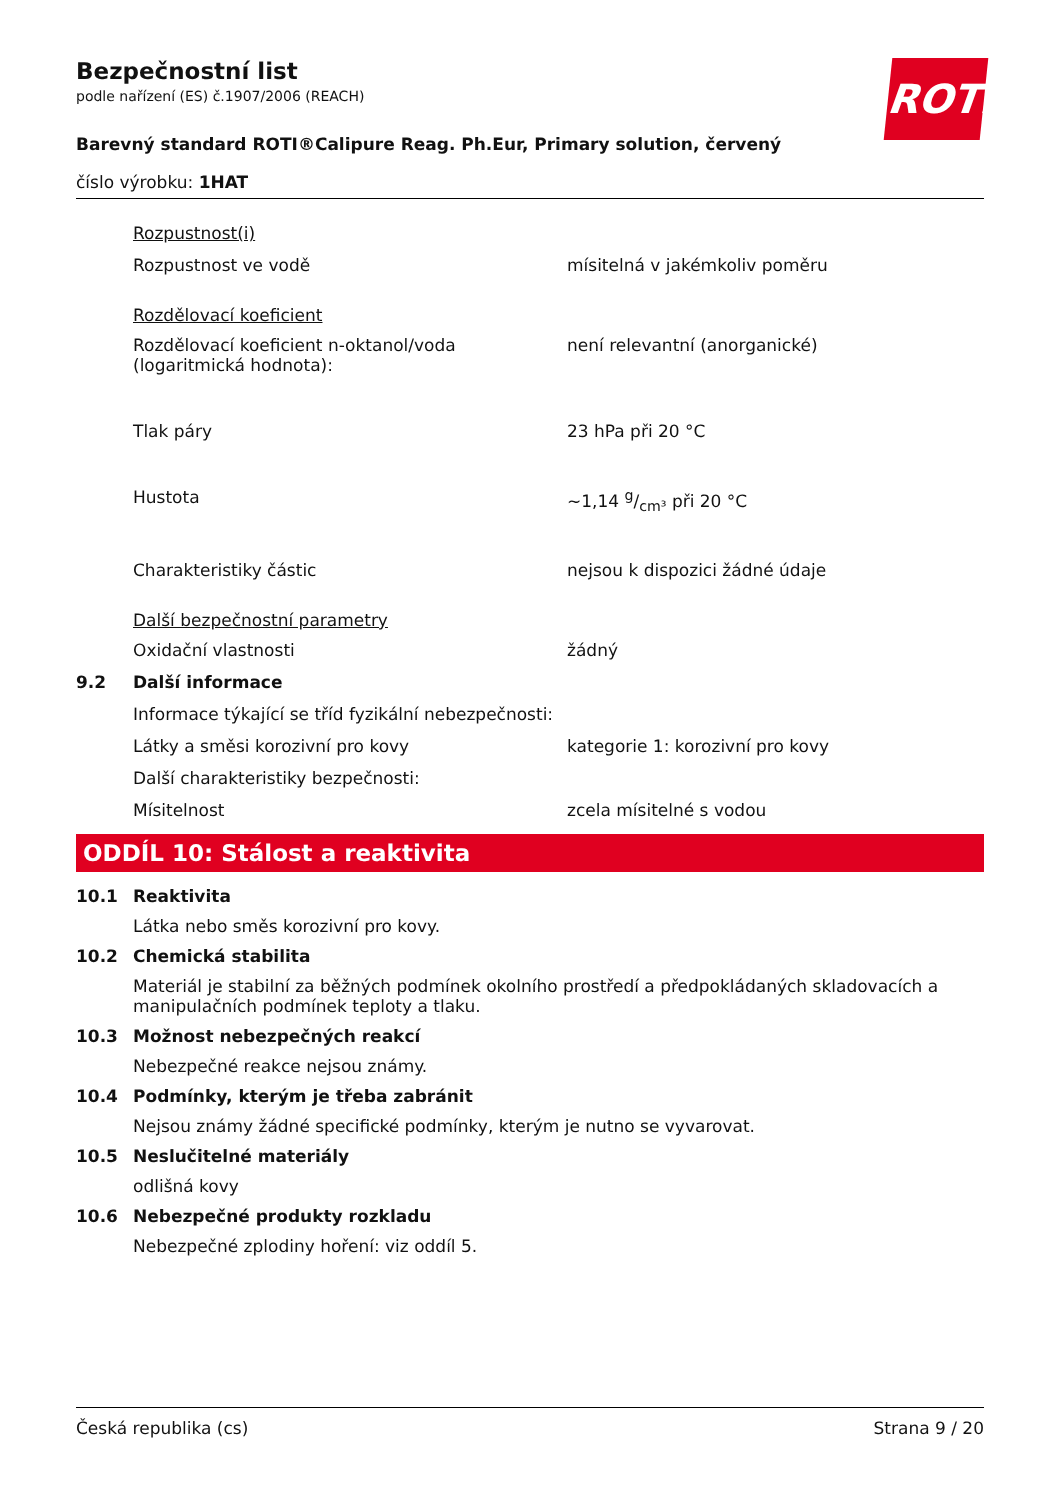ROTH
Bezpečnostní list
podle nařízení (ES) č.1907/2006 (REACH)
Barevný standard ROTI®Calipure Reag. Ph.Eur, Primary solution, červený
číslo výrobku: 1HAT
Rozpustnost(i)
Rozpustnost ve vodě mísitelná v jakémkoliv poměru
Rozdělovací koeficient
Rozdělovací koeficient n-oktanol/voda (logaritmická hodnota):
není relevantní (anorganické)
Tlak páry 23 hPa při 20 °C
Hustota ~1,14 g/cm³ při 20 °C
Charakteristiky částic nejsou k dispozici žádné údaje
Další bezpečnostní parametry
Oxidační vlastnosti žádný
9.2 Další informace
Informace týkající se tříd fyzikální nebezpečnosti:
Látky a směsi korozivní pro kovy kategorie 1: korozivní pro kovy
Další charakteristiky bezpečnosti:
Mísitelnost zcela mísitelné s vodou
ODDÍL 10: Stálost a reaktivita
10.1 Reaktivita
Látka nebo směs korozivní pro kovy.
10.2 Chemická stabilita
Materiál je stabilní za běžných podmínek okolního prostředí a předpokládaných skladovacích a manipulačních podmínek teploty a tlaku.
10.3 Možnost nebezpečných reakcí
Nebezpečné reakce nejsou známy.
10.4 Podmínky, kterým je třeba zabránit
Nejsou známy žádné specifické podmínky, kterým je nutno se vyvarovat.
10.5 Neslučitelné materiály
odlišná kovy
10.6 Nebezpečné produkty rozkladu
Nebezpečné zplodiny hoření: viz oddíl 5.
Česká republika (cs) Strana 9 / 20